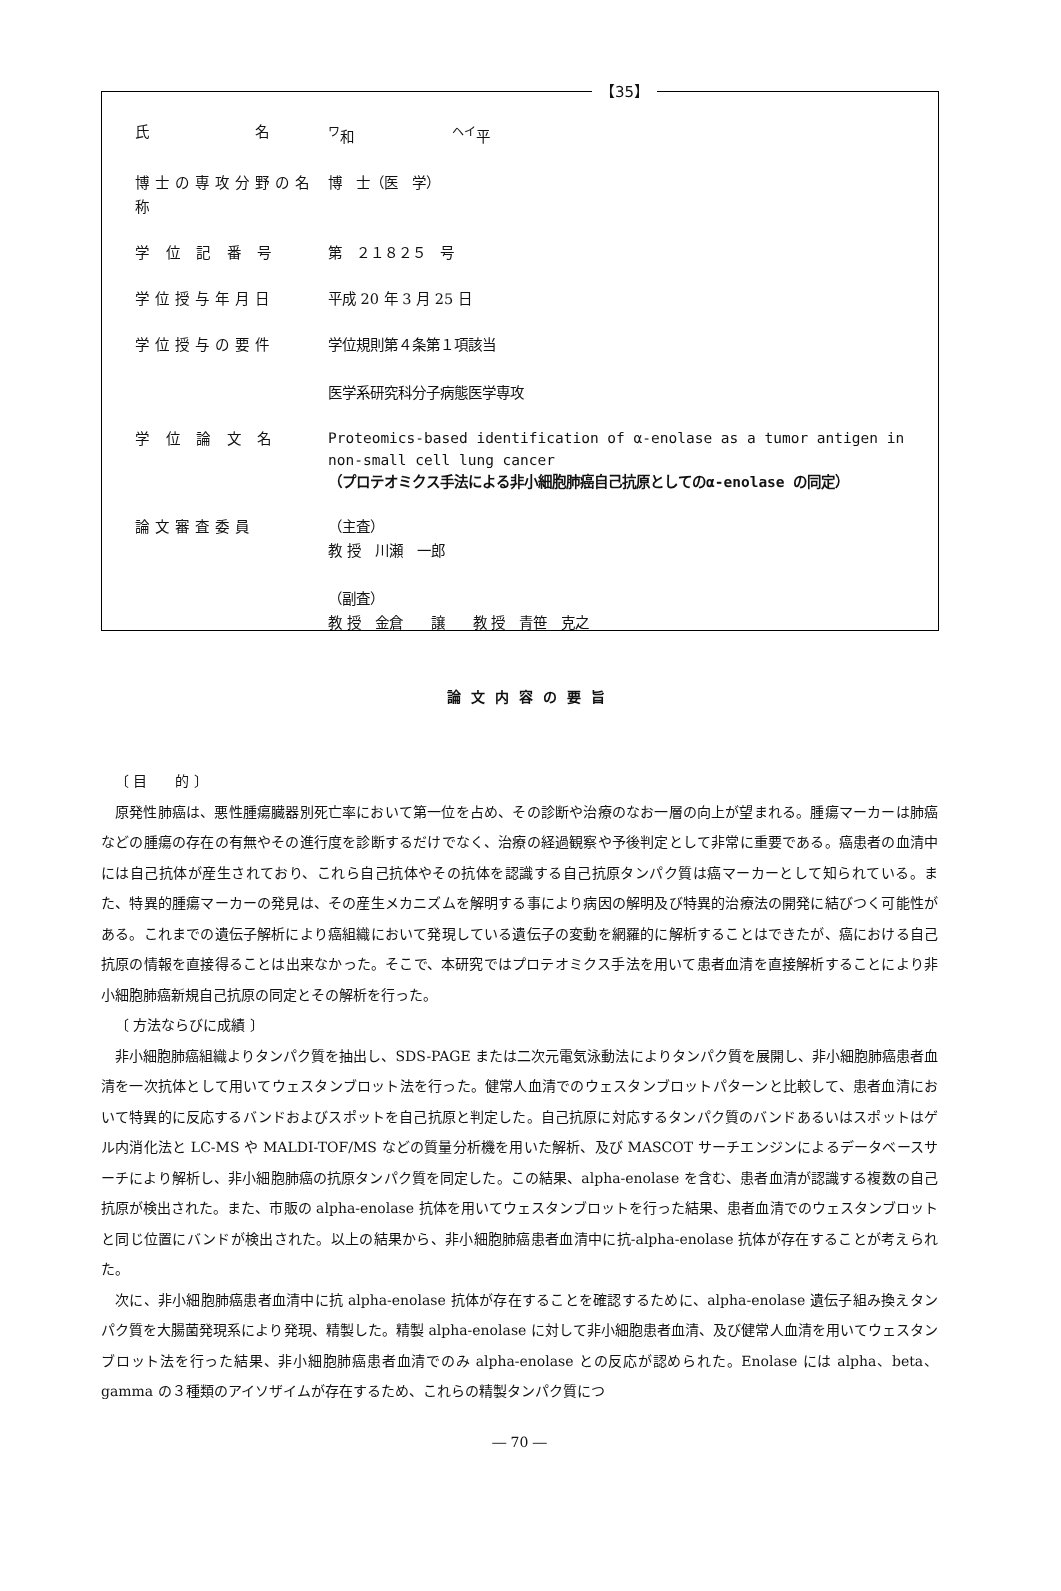【35】
氏　　　　　名 <sup>ワ</sup>和　　　　　　　<sup>ヘイ</sup>平
博士の専攻分野の名称
博　士（医　学）
学 位 記 番 号 第　２１８２５　号
学位授与年月日 平成 20 年 3 月 25 日
学位授与の要件 学位規則第４条第１項該当
医学系研究科分子病態医学専攻
学 位 論 文 名
Proteomics-based identification of α-enolase as a tumor antigen in non-small cell lung cancer
（プロテオミクス手法による非小細胞肺癌自己抗原としてのα-enolase の同定）
論文審査委員 （主査）
教 授　川瀬　一郎
（副査）
教 授　金倉　　譲　　教 授　青笹　克之
論文内容の要旨
〔 目　　的 〕
原発性肺癌は、悪性腫瘍臓器別死亡率において第一位を占め、その診断や治療のなお一層の向上が望まれる。腫瘍マーカーは肺癌などの腫瘍の存在の有無やその進行度を診断するだけでなく、治療の経過観察や予後判定として非常に重要である。癌患者の血清中には自己抗体が産生されており、これら自己抗体やその抗体を認識する自己抗原タンパク質は癌マーカーとして知られている。また、特異的腫瘍マーカーの発見は、その産生メカニズムを解明する事により病因の解明及び特異的治療法の開発に結びつく可能性がある。これまでの遺伝子解析により癌組織において発現している遺伝子の変動を網羅的に解析することはできたが、癌における自己抗原の情報を直接得ることは出来なかった。そこで、本研究ではプロテオミクス手法を用いて患者血清を直接解析することにより非小細胞肺癌新規自己抗原の同定とその解析を行った。
〔 方法ならびに成績 〕
非小細胞肺癌組織よりタンパク質を抽出し、SDS-PAGE または二次元電気泳動法によりタンパク質を展開し、非小細胞肺癌患者血清を一次抗体として用いてウェスタンブロット法を行った。健常人血清でのウェスタンブロットパターンと比較して、患者血清において特異的に反応するバンドおよびスポットを自己抗原と判定した。自己抗原に対応するタンパク質のバンドあるいはスポットはゲル内消化法と LC-MS や MALDI-TOF/MS などの質量分析機を用いた解析、及び MASCOT サーチエンジンによるデータベースサーチにより解析し、非小細胞肺癌の抗原タンパク質を同定した。この結果、alpha-enolase を含む、患者血清が認識する複数の自己抗原が検出された。また、市販の alpha-enolase 抗体を用いてウェスタンブロットを行った結果、患者血清でのウェスタンブロットと同じ位置にバンドが検出された。以上の結果から、非小細胞肺癌患者血清中に抗-alpha-enolase 抗体が存在することが考えられた。
次に、非小細胞肺癌患者血清中に抗 alpha-enolase 抗体が存在することを確認するために、alpha-enolase 遺伝子組み換えタンパク質を大腸菌発現系により発現、精製した。精製 alpha-enolase に対して非小細胞患者血清、及び健常人血清を用いてウェスタンブロット法を行った結果、非小細胞肺癌患者血清でのみ alpha-enolase との反応が認められた。Enolase には alpha、beta、gamma の３種類のアイソザイムが存在するため、これらの精製タンパク質につ
― 70 ―